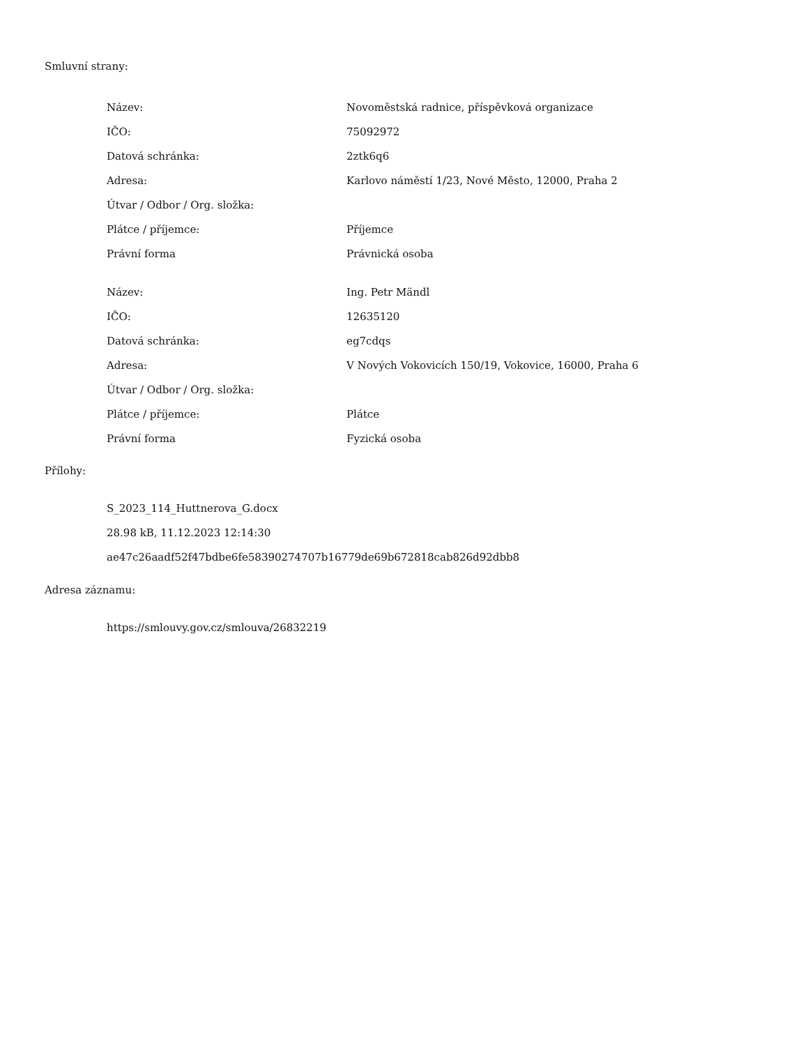Smluvní strany:
| Název: | Novoměstská radnice, příspěvková organizace |
| IČO: | 75092972 |
| Datová schránka: | 2ztk6q6 |
| Adresa: | Karlovo náměstí 1/23, Nové Město, 12000, Praha 2 |
| Útvar / Odbor / Org. složka: | |
| Plátce / příjemce: | Příjemce |
| Právní forma | Právnická osoba |
| Název: | Ing. Petr Mändl |
| IČO: | 12635120 |
| Datová schránka: | eg7cdqs |
| Adresa: | V Nových Vokovicích 150/19, Vokovice, 16000, Praha 6 |
| Útvar / Odbor / Org. složka: | |
| Plátce / příjemce: | Plátce |
| Právní forma | Fyzická osoba |
Přílohy:
S_2023_114_Huttnerova_G.docx
28.98 kB, 11.12.2023 12:14:30
ae47c26aadf52f47bdbe6fe58390274707b16779de69b672818cab826d92dbb8
Adresa záznamu:
https://smlouvy.gov.cz/smlouva/26832219